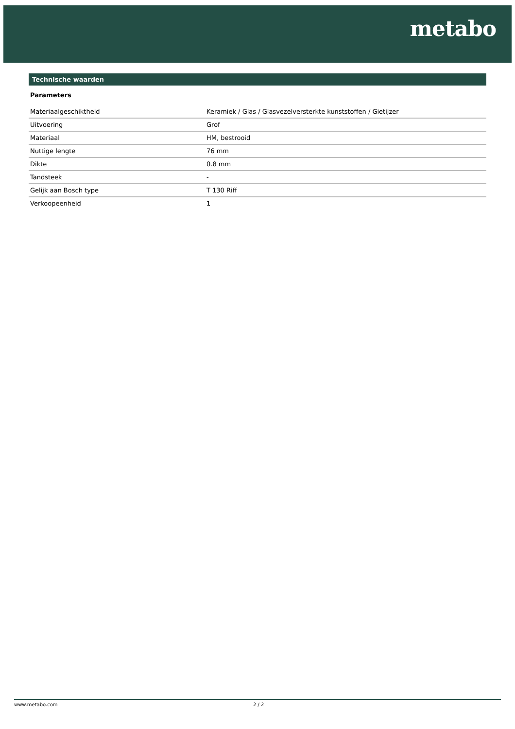metabo
Technische waarden
Parameters
| Materiaalgeschiktheid | Keramiek / Glas / Glasvezelversterkte kunststoffen / Gietijzer |
| Uitvoering | Grof |
| Materiaal | HM, bestrooid |
| Nuttige lengte | 76 mm |
| Dikte | 0.8 mm |
| Tandsteek | - |
| Gelijk aan Bosch type | T 130 Riff |
| Verkoopeenheid | 1 |
www.metabo.com 2 / 2